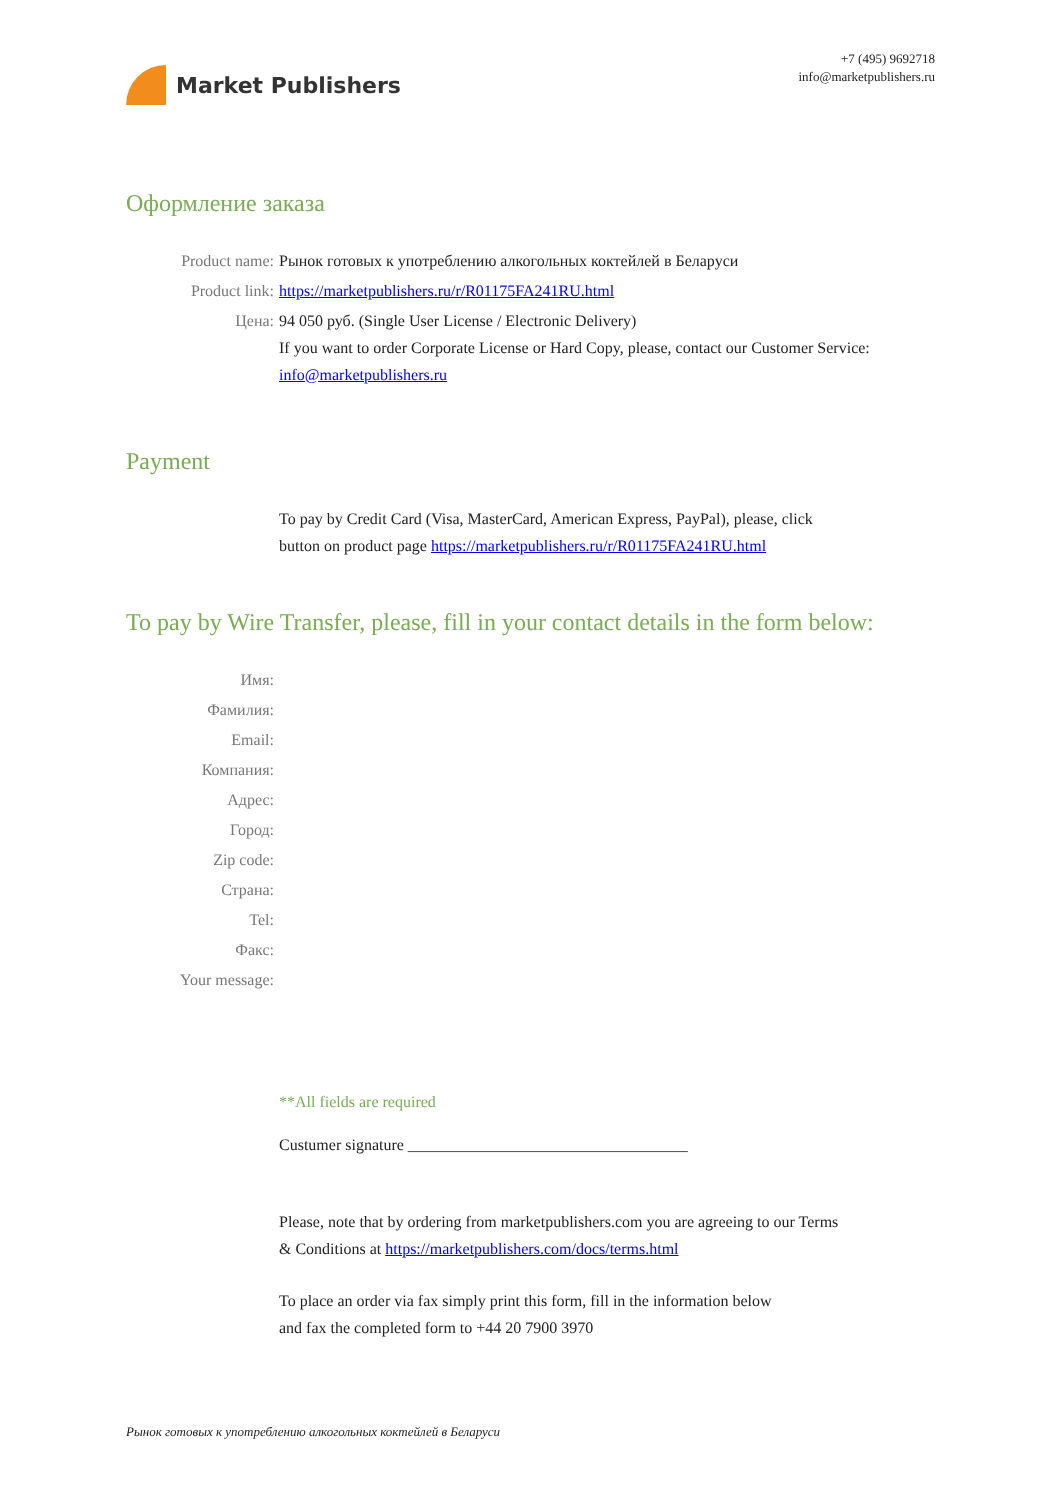Market Publishers
+7 (495) 9692718
info@marketpublishers.ru
Оформление заказа
Product name: Рынок готовых к употреблению алкогольных коктейлей в Беларуси
Product link: https://marketpublishers.ru/r/R01175FA241RU.html
Цена: 94 050 руб. (Single User License / Electronic Delivery)
If you want to order Corporate License or Hard Copy, please, contact our Customer Service:
info@marketpublishers.ru
Payment
To pay by Credit Card (Visa, MasterCard, American Express, PayPal), please, click
button on product page https://marketpublishers.ru/r/R01175FA241RU.html
To pay by Wire Transfer, please, fill in your contact details in the form below:
Имя:
Фамилия:
Email:
Компания:
Адрес:
Город:
Zip code:
Страна:
Tel:
Факс:
Your message:
**All fields are required
Custumer signature ___________________________________
Please, note that by ordering from marketpublishers.com you are agreeing to our Terms
& Conditions at https://marketpublishers.com/docs/terms.html
To place an order via fax simply print this form, fill in the information below
and fax the completed form to +44 20 7900 3970
Рынок готовых к употреблению алкогольных коктейлей в Беларуси